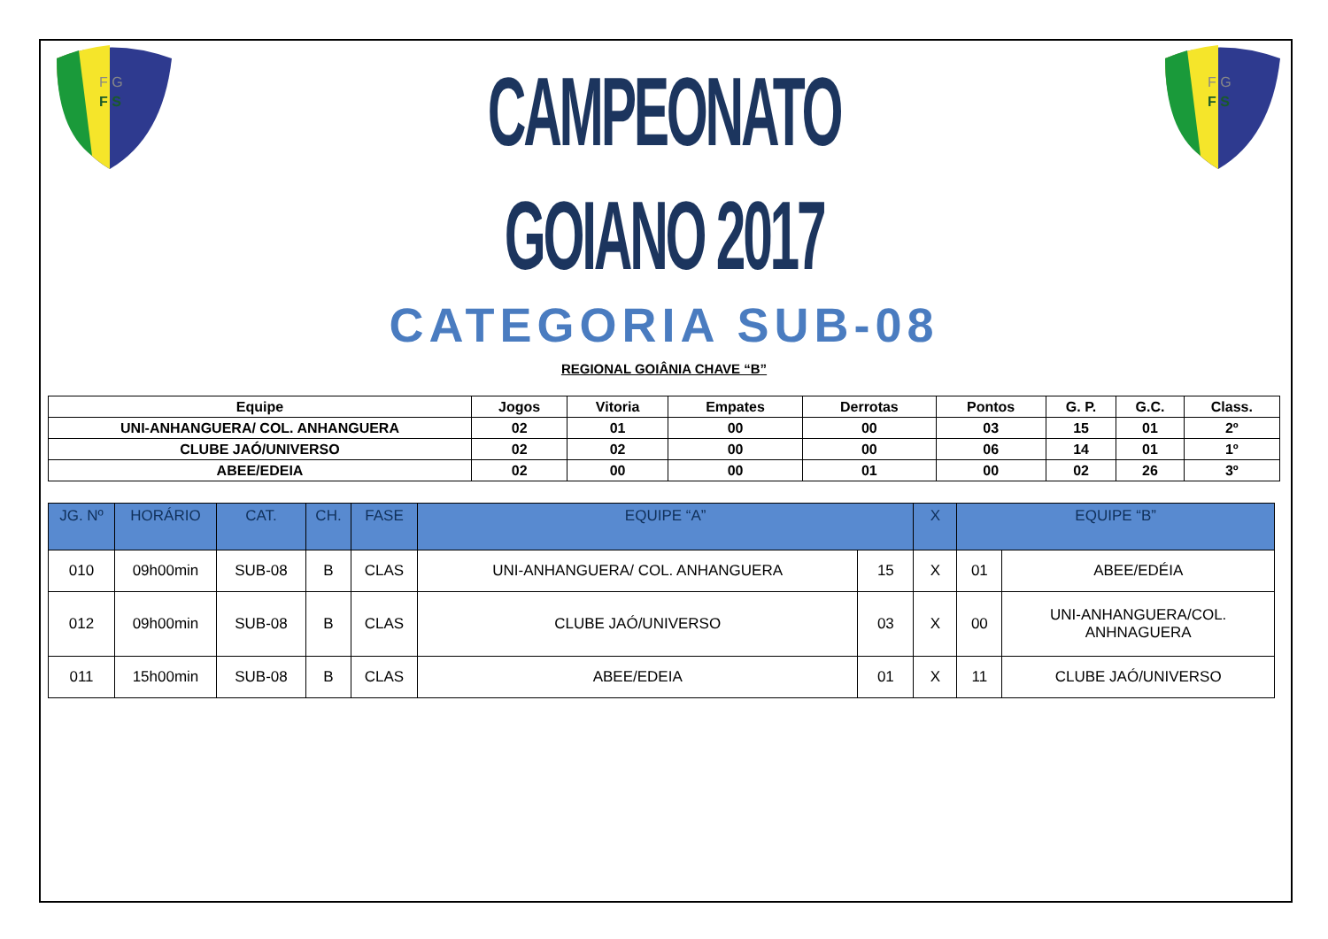F G
F S
CAMPEONATO GOIANO 2017
CATEGORIA SUB-08
F G
F S
REGIONAL GOIÂNIA CHAVE “B”
| Equipe | Jogos | Vitoria | Empates | Derrotas | Pontos | G. P. | G.C. | Class. |
| --- | --- | --- | --- | --- | --- | --- | --- | --- |
| UNI-ANHANGUERA/ COL. ANHANGUERA | 02 | 01 | 00 | 00 | 03 | 15 | 01 | 2º |
| CLUBE JAÓ/UNIVERSO | 02 | 02 | 00 | 00 | 06 | 14 | 01 | 1º |
| ABEE/EDEIA | 02 | 00 | 00 | 01 | 00 | 02 | 26 | 3º |
| JG. Nº | HORÁRIO | CAT. | CH. | FASE | EQUIPE “A” | | X | EQUIPE “B” | |
| --- | --- | --- | --- | --- | --- | --- | --- | --- | --- |
| 010 | 09h00min | SUB-08 | B | CLAS | UNI-ANHANGUERA/ COL. ANHANGUERA | 15 | X | 01 | ABEE/EDÉIA |
| 012 | 09h00min | SUB-08 | B | CLAS | CLUBE JAÓ/UNIVERSO | 03 | X | 00 | UNI-ANHANGUERA/COL. ANHNAGUERA |
| 011 | 15h00min | SUB-08 | B | CLAS | ABEE/EDEIA | 01 | X | 11 | CLUBE JAÓ/UNIVERSO |